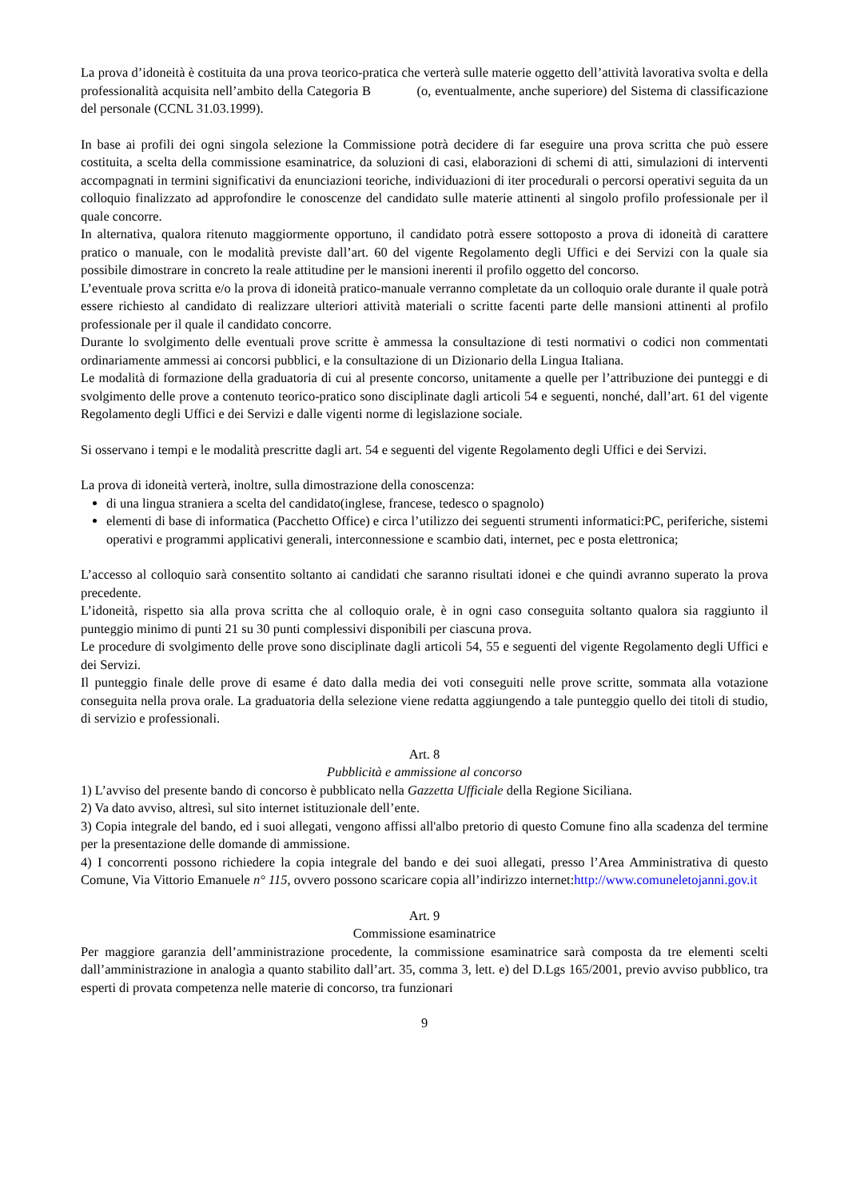La prova d’idoneità è costituita da una prova teorico-pratica che verterà sulle materie oggetto dell’attività lavorativa svolta e della professionalità acquisita nell’ambito della Categoria B (o, eventualmente, anche superiore) del Sistema di classificazione del personale (CCNL 31.03.1999).
In base ai profili dei ogni singola selezione la Commissione potrà decidere di far eseguire una prova scritta che può essere costituita, a scelta della commissione esaminatrice, da soluzioni di casi, elaborazioni di schemi di atti, simulazioni di interventi accompagnati in termini significativi da enunciazioni teoriche, individuazioni di iter procedurali o percorsi operativi seguita da un colloquio finalizzato ad approfondire le conoscenze del candidato sulle materie attinenti al singolo profilo professionale per il quale concorre.
In alternativa, qualora ritenuto maggiormente opportuno, il candidato potrà essere sottoposto a prova di idoneità di carattere pratico o manuale, con le modalità previste dall’art. 60 del vigente Regolamento degli Uffici e dei Servizi con la quale sia possibile dimostrare in concreto la reale attitudine per le mansioni inerenti il profilo oggetto del concorso.
L’eventuale prova scritta e/o la prova di idoneità pratico-manuale verranno completate da un colloquio orale durante il quale potrà essere richiesto al candidato di realizzare ulteriori attività materiali o scritte facenti parte delle mansioni attinenti al profilo professionale per il quale il candidato concorre.
Durante lo svolgimento delle eventuali prove scritte è ammessa la consultazione di testi normativi o codici non commentati ordinariamente ammessi ai concorsi pubblici, e la consultazione di un Dizionario della Lingua Italiana.
Le modalità di formazione della graduatoria di cui al presente concorso, unitamente a quelle per l’attribuzione dei punteggi e di svolgimento delle prove a contenuto teorico-pratico sono disciplinate dagli articoli 54 e seguenti, nonché, dall’art. 61 del vigente Regolamento degli Uffici e dei Servizi e dalle vigenti norme di legislazione sociale.
Si osservano i tempi e le modalità prescritte dagli art. 54 e seguenti del vigente Regolamento degli Uffici e dei Servizi.
La prova di idoneità verterà, inoltre, sulla dimostrazione della conoscenza:
di una lingua straniera a scelta del candidato(inglese, francese, tedesco o spagnolo)
elementi di base di informatica (Pacchetto Office) e circa l’utilizzo dei seguenti strumenti informatici:PC, periferiche, sistemi operativi e programmi applicativi generali, interconnessione e scambio dati, internet, pec e posta elettronica;
L’accesso al colloquio sarà consentito soltanto ai candidati che saranno risultati idonei e che quindi avranno superato la prova precedente.
L’idoneità, rispetto sia alla prova scritta che al colloquio orale, è in ogni caso conseguita soltanto qualora sia raggiunto il punteggio minimo di punti 21 su 30 punti complessivi disponibili per ciascuna prova.
Le procedure di svolgimento delle prove sono disciplinate dagli articoli 54, 55 e seguenti del vigente Regolamento degli Uffici e dei Servizi.
Il punteggio finale delle prove di esame é dato dalla media dei voti conseguiti nelle prove scritte, sommata alla votazione conseguita nella prova orale. La graduatoria della selezione viene redatta aggiungendo a tale punteggio quello dei titoli di studio, di servizio e professionali.
Art. 8
Pubblicità e ammissione al concorso
1) L’avviso del presente bando di concorso è pubblicato nella Gazzetta Ufficiale della Regione Siciliana.
2) Va dato avviso, altresì, sul sito internet istituzionale dell’ente.
3) Copia integrale del bando, ed i suoi allegati, vengono affissi all'albo pretorio di questo Comune fino alla scadenza del termine per la presentazione delle domande di ammissione.
4) I concorrenti possono richiedere la copia integrale del bando e dei suoi allegati, presso l’Area Amministrativa di questo Comune, Via Vittorio Emanuele n° 115, ovvero possono scaricare copia all’indirizzo internet:http://www.comuneletojanni.gov.it
Art. 9
Commissione esaminatrice
Per maggiore garanzia dell’amministrazione procedente, la commissione esaminatrice sarà composta da tre elementi scelti dall’amministrazione in analogìa a quanto stabilito dall’art. 35, comma 3, lett. e) del D.Lgs 165/2001, previo avviso pubblico, tra esperti di provata competenza nelle materie di concorso, tra funzionari
9